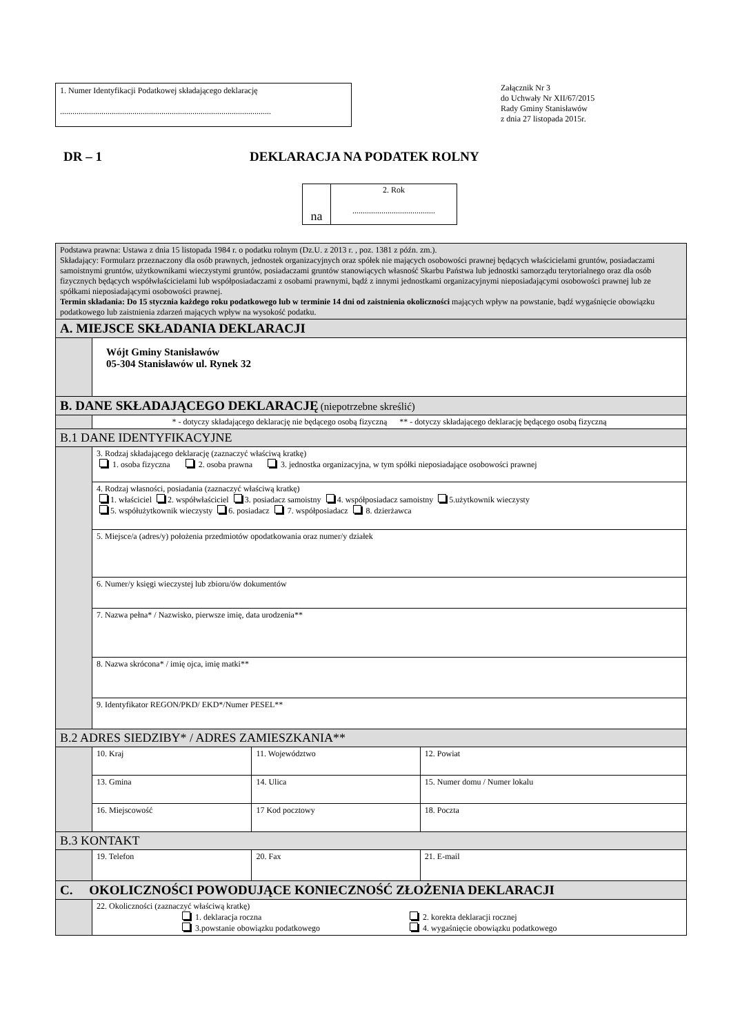1. Numer Identyfikacji Podatkowej składającego deklarację
......................................................................................................
Załącznik Nr 3
do Uchwały Nr XII/67/2015
Rady Gminy Stanisławów
z dnia 27 listopada 2015r.
DR – 1 DEKLARACJA NA PODATEK ROLNY
| na | 2. Rok ........................................ |
| Podstawa prawna: Ustawa z dnia 15 listopada 1984 r. o podatku rolnym (Dz.U. z 2013 r. , poz. 1381 z późn. zm.). Składający: Formularz przeznaczony dla osób prawnych, jednostek organizacyjnych oraz spółek nie mających osobowości prawnej będących właścicielami gruntów, posiadaczami samoistnymi gruntów, użytkownikami wieczystymi gruntów, posiadaczami gruntów stanowiących własność Skarbu Państwa lub jednostki samorządu terytorialnego oraz dla osób fizycznych będących współwłaścicielami lub współposiadaczami z osobami prawnymi, bądź z innymi jednostkami organizacyjnymi nieposiadającymi osobowości prawnej lub ze spółkami nieposiadającymi osobowości prawnej. Termin składania: Do 15 stycznia każdego roku podatkowego lub w terminie 14 dni od zaistnienia okoliczności mających wpływ na powstanie, bądź wygaśnięcie obowiązku podatkowego lub zaistnienia zdarzeń mających wpływ na wysokość podatku. | | | |
| A. MIEJSCE SKŁADANIA DEKLARACJI | | | |
| | Wójt Gminy Stanisławów 05-304 Stanisławów ul. Rynek 32 | | |
| B. DANE SKŁADAJĄCEGO DEKLARACJĘ (niepotrzebne skreślić) | | | |
| | * - dotyczy składającego deklarację nie będącego osobą fizyczną ** - dotyczy składającego deklarację będącego osobą fizyczną | | |
| B.1 DANE IDENTYFIKACYJNE | | | |
| | 3. Rodzaj składającego deklarację (zaznaczyć właściwą kratkę) 1. osoba fizyczna 2. osoba prawna 3. jednostka organizacyjna, w tym spółki nieposiadające osobowości prawnej | | |
| | 4. Rodzaj własności, posiadania (zaznaczyć właściwą kratkę) 1. właściciel 2. współwłaściciel 3. posiadacz samoistny 4. współposiadacz samoistny 5.użytkownik wieczysty 5. współużytkownik wieczysty 6. posiadacz 7. współposiadacz 8. dzierżawca | | |
| | 5. Miejsce/a (adres/y) położenia przedmiotów opodatkowania oraz numer/y działek | | |
| | 6. Numer/y księgi wieczystej lub zbioru/ów dokumentów | | |
| | 7. Nazwa pełna* / Nazwisko, pierwsze imię, data urodzenia** | | |
| | 8. Nazwa skrócona* / imię ojca, imię matki** | | |
| | 9. Identyfikator REGON/PKD/ EKD*/Numer PESEL** | | |
| B.2 ADRES SIEDZIBY* / ADRES ZAMIESZKANIA** | | | |
| | 10. Kraj | 11. Województwo | 12. Powiat |
| | 13. Gmina | 14. Ulica | 15. Numer domu / Numer lokalu |
| | 16. Miejscowość | 17 Kod pocztowy | 18. Poczta |
| B.3 KONTAKT | | | |
| | 19. Telefon | 20. Fax | 21. E-mail |
| C. OKOLICZNOŚCI POWODUJĄCE KONIECZNOŚĆ ZŁOŻENIA DEKLARACJI | | | |
| | 22. Okoliczności (zaznaczyć właściwą kratkę) 1. deklaracja roczna 2. korekta deklaracji rocznej 3.powstanie obowiązku podatkowego 4. wygaśnięcie obowiązku podatkowego | | |